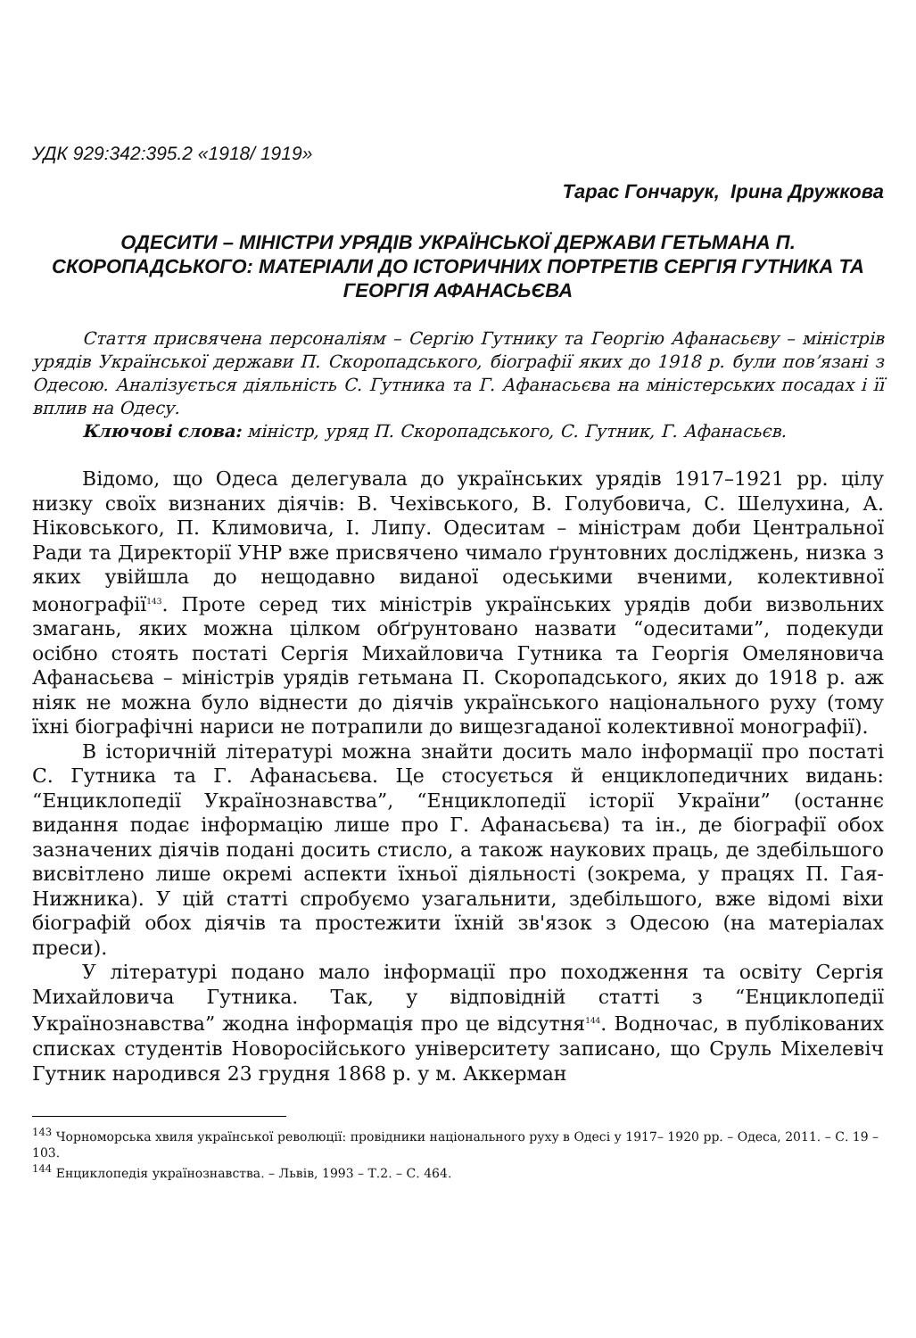УДК 929:342:395.2 «1918/ 1919»
Тарас Гончарук, Ірина Дружкова
ОДЕСИТИ – МІНІСТРИ УРЯДІВ УКРАЇНСЬКОЇ ДЕРЖАВИ ГЕТЬМАНА П. СКОРОПАДСЬКОГО: МАТЕРІАЛИ ДО ІСТОРИЧНИХ ПОРТРЕТІВ СЕРГІЯ ГУТНИКА ТА ГЕОРГІЯ АФАНАСЬЄВА
Стаття присвячена персоналіям – Сергію Гутнику та Георгію Афанасьєву – міністрів урядів Української держави П. Скоропадського, біографії яких до 1918 р. були пов’язані з Одесою. Аналізується діяльність С. Гутника та Г. Афанасьєва на міністерських посадах і її вплив на Одесу.
Ключові слова: міністр, уряд П. Скоропадського, С. Гутник, Г. Афанасьєв.
Відомо, що Одеса делегувала до українських урядів 1917–1921 рр. цілу низку своїх визнаних діячів: В. Чехівського, В. Голубовича, С. Шелухина, А. Ніковського, П. Климовича, І. Липу. Одеситам – міністрам доби Центральної Ради та Директорії УНР вже присвячено чимало ґрунтовних досліджень, низка з яких увійшла до нещодавно виданої одеськими вченими, колективної монографії<sup>143</sup>. Проте серед тих міністрів українських урядів доби визвольних змагань, яких можна цілком обґрунтовано назвати “одеситами”, подекуди осібно стоять постаті Сергія Михайловича Гутника та Георгія Омеляновича Афанасьєва – міністрів урядів гетьмана П. Скоропадського, яких до 1918 р. аж ніяк не можна було віднести до діячів українського національного руху (тому їхні біографічні нариси не потрапили до вищезгаданої колективної монографії).
В історичній літературі можна знайти досить мало інформації про постаті С. Гутника та Г. Афанасьєва. Це стосується й енциклопедичних видань: “Енциклопедії Українознавства”, “Енциклопедії історії України” (останнє видання подає інформацію лише про Г. Афанасьєва) та ін., де біографії обох зазначених діячів подані досить стисло, а також наукових праць, де здебільшого висвітлено лише окремі аспекти їхньої діяльності (зокрема, у працях П. Гая-Нижника). У цій статті спробуємо узагальнити, здебільшого, вже відомі віхи біографій обох діячів та простежити їхній зв'язок з Одесою (на матеріалах преси).
У літературі подано мало інформації про походження та освіту Сергія Михайловича Гутника. Так, у відповідній статті з “Енциклопедії Українознавства” жодна інформація про це відсутня<sup>144</sup>. Водночас, в публікованих списках студентів Новоросійського університету записано, що Сруль Міхелевіч Гутник народився 23 грудня 1868 р. у м. Аккерман
<sup>143</sup> Чорноморська хвиля української революції: провідники національного руху в Одесі у 1917– 1920 рр. – Одеса, 2011. – С. 19 – 103.
<sup>144</sup> Енциклопедія українознавства. – Львів, 1993 – Т.2. – С. 464.